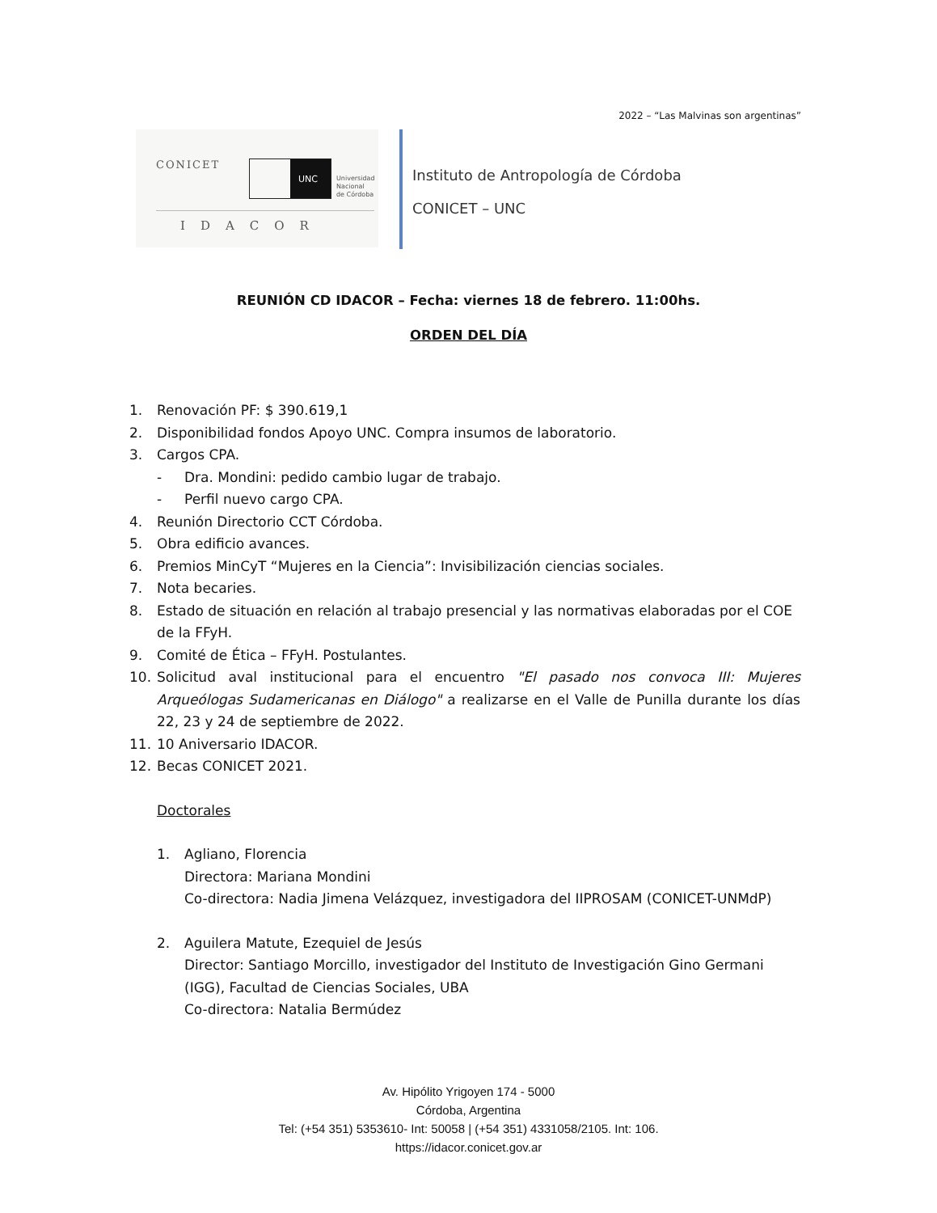2022 – “Las Malvinas son argentinas”
CONICET UNC
Universidad
Nacional
de Córdoba
IDACOR
Instituto de Antropología de Córdoba
CONICET – UNC
REUNIÓN CD IDACOR – Fecha: viernes 18 de febrero. 11:00hs.
ORDEN DEL DÍA
1. Renovación PF: $ 390.619,1
2. Disponibilidad fondos Apoyo UNC. Compra insumos de laboratorio.
3. Cargos CPA.
- Dra. Mondini: pedido cambio lugar de trabajo.
- Perfil nuevo cargo CPA.
4. Reunión Directorio CCT Córdoba.
5. Obra edificio avances.
6. Premios MinCyT “Mujeres en la Ciencia”: Invisibilización ciencias sociales.
7. Nota becaries.
8. Estado de situación en relación al trabajo presencial y las normativas elaboradas por el COE de la FFyH.
9. Comité de Ética – FFyH. Postulantes.
10. Solicitud aval institucional para el encuentro "El pasado nos convoca III: Mujeres Arqueólogas Sudamericanas en Diálogo" a realizarse en el Valle de Punilla durante los días 22, 23 y 24 de septiembre de 2022.
11. 10 Aniversario IDACOR.
12. Becas CONICET 2021.
Doctorales
1. Agliano, Florencia
Directora: Mariana Mondini
Co-directora: Nadia Jimena Velázquez, investigadora del IIPROSAM (CONICET-UNMdP)
2. Aguilera Matute, Ezequiel de Jesús
Director: Santiago Morcillo, investigador del Instituto de Investigación Gino Germani (IGG), Facultad de Ciencias Sociales, UBA
Co-directora: Natalia Bermúdez
Av. Hipólito Yrigoyen 174 - 5000
Córdoba, Argentina
Tel: (+54 351) 5353610- Int: 50058 | (+54 351) 4331058/2105. Int: 106.
https://idacor.conicet.gov.ar